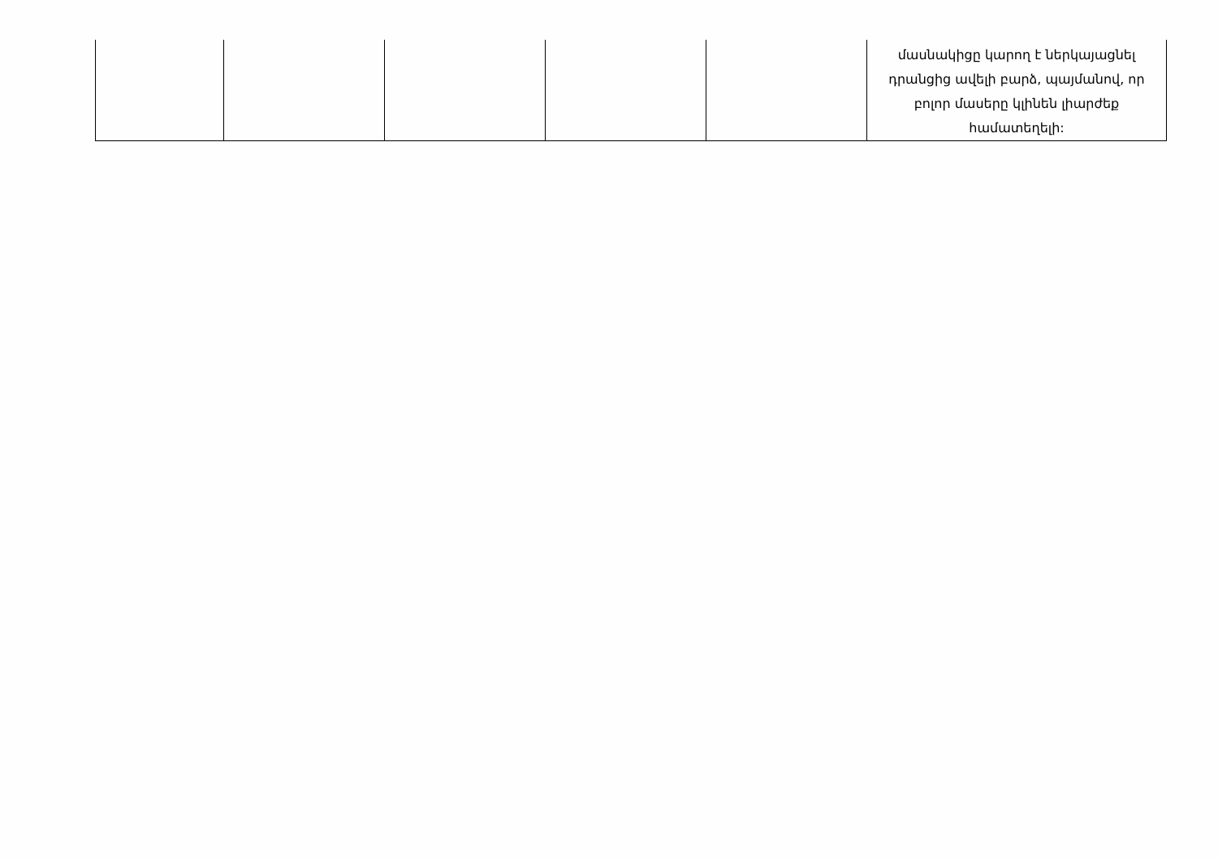| | | | | | մասնակիցը կարող է ներկայացնել դրանցից ավելի բարձ, պայմանով, որ բոլոր մասերը կլինեն լիարժեք համատեղելի: |